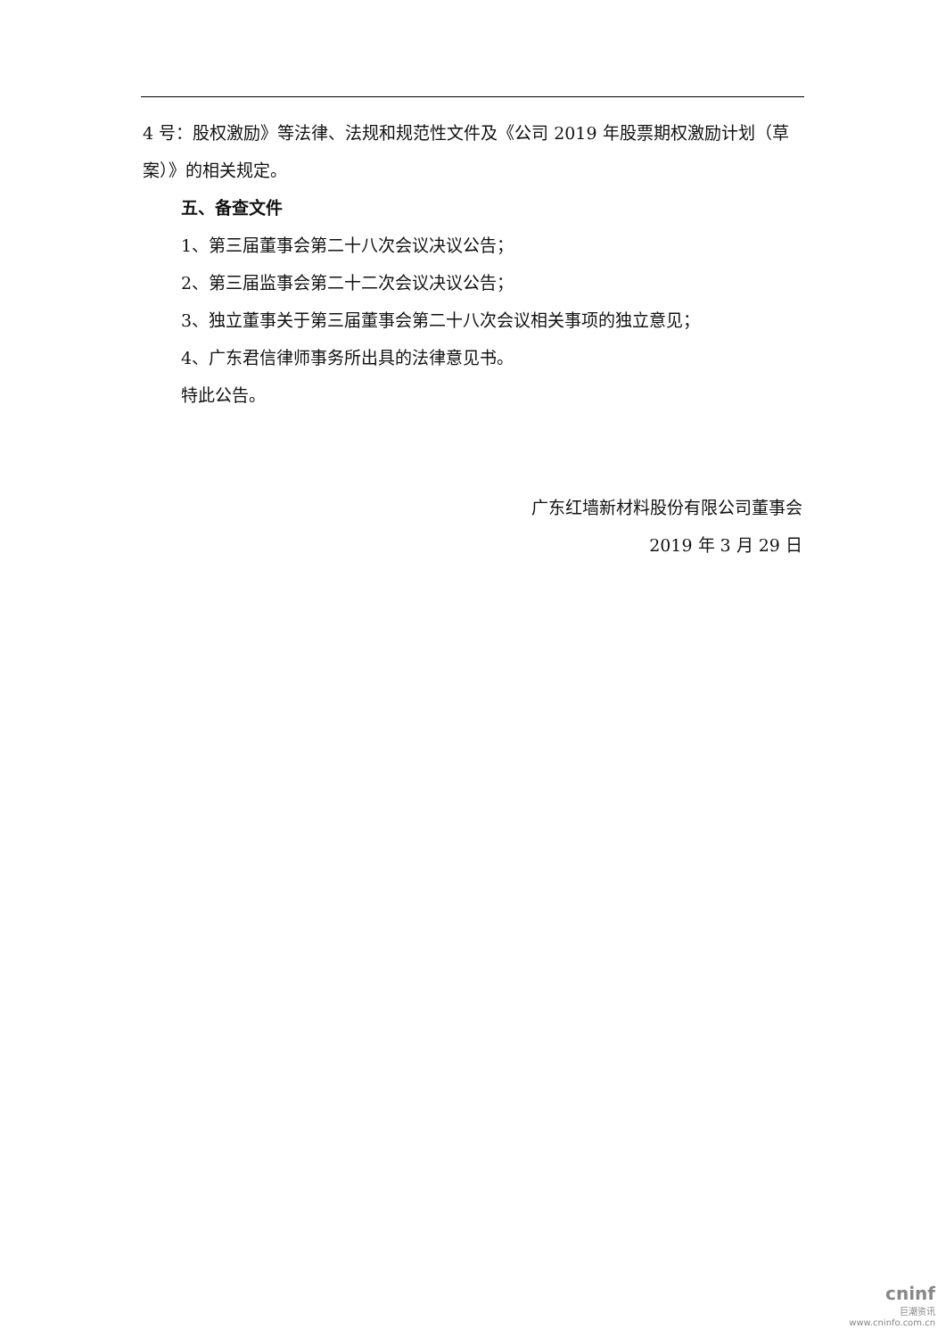4 号：股权激励》等法律、法规和规范性文件及《公司 2019 年股票期权激励计划（草案）》的相关规定。
五、备查文件
1、第三届董事会第二十八次会议决议公告；
2、第三届监事会第二十二次会议决议公告；
3、独立董事关于第三届董事会第二十八次会议相关事项的独立意见；
4、广东君信律师事务所出具的法律意见书。
特此公告。
广东红墙新材料股份有限公司董事会
2019 年 3 月 29 日
cninf
巨潮资讯
www.cninfo.com.cn